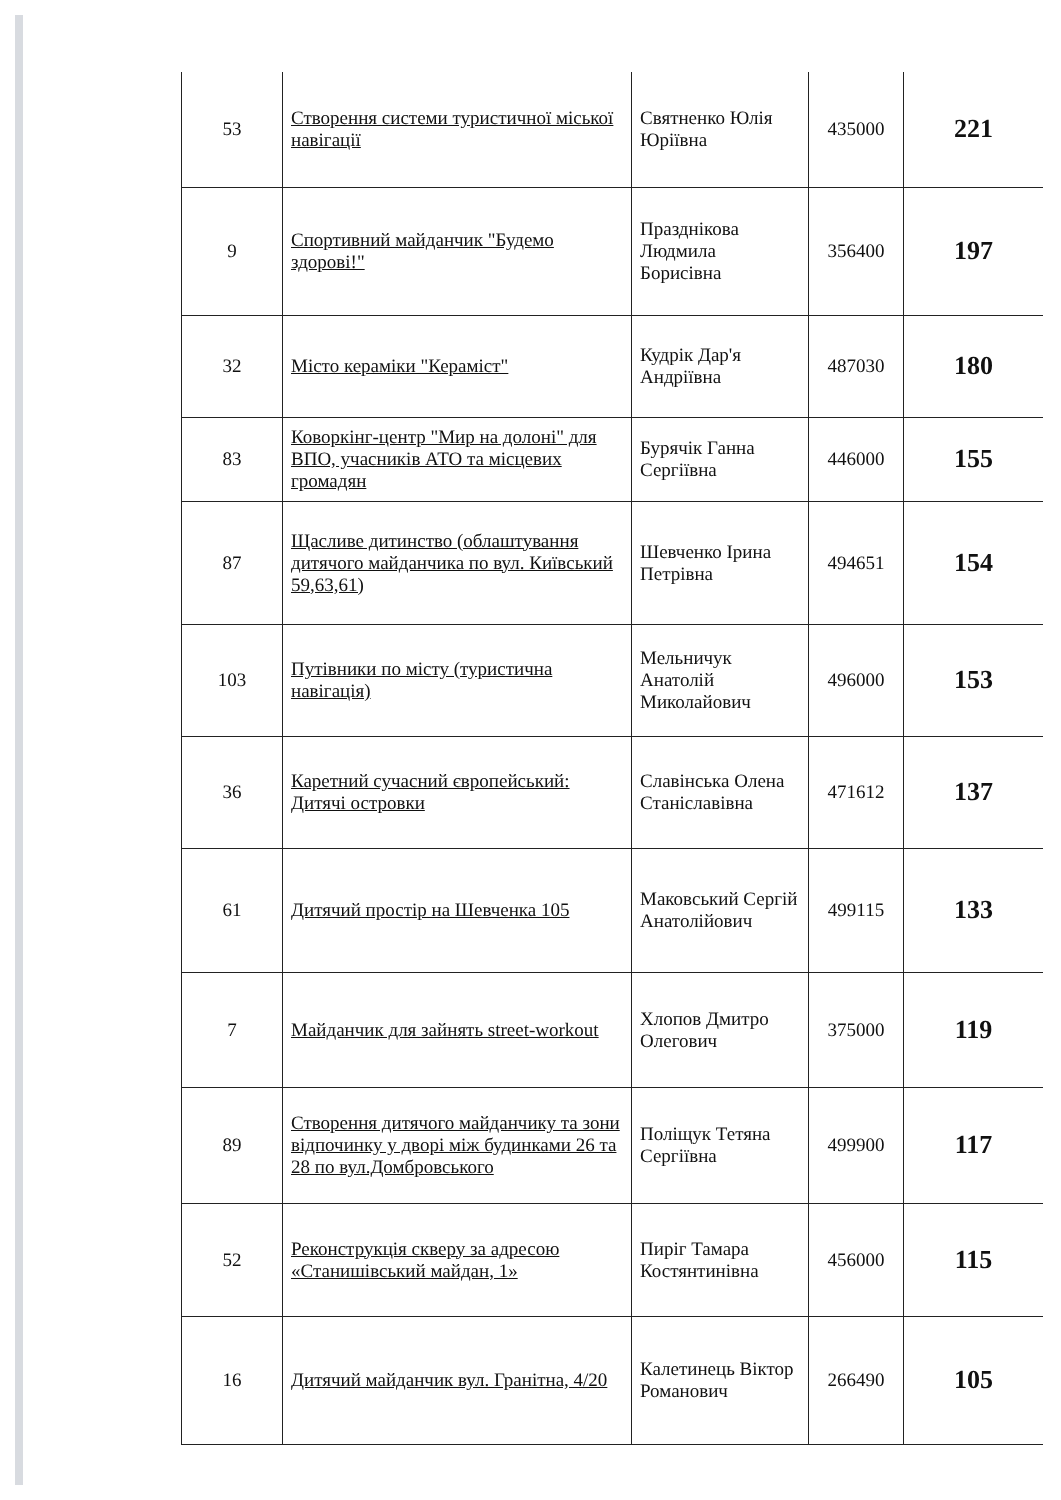| 53 | Створення системи туристичної міської навігації | Святненко Юлія Юріївна | 435000 | 221 |
| 9 | Спортивний майданчик "Будемо здорові!" | Празднікова Людмила Борисівна | 356400 | 197 |
| 32 | Місто кераміки "Кераміст" | Кудрік Дар'я Андріївна | 487030 | 180 |
| 83 | Коворкінг-центр "Мир на долоні" для ВПО, учасників АТО та місцевих громадян | Бурячік Ганна Сергіївна | 446000 | 155 |
| 87 | Щасливе дитинство (облаштування дитячого майданчика по вул. Київський 59,63,61) | Шевченко Ірина Петрівна | 494651 | 154 |
| 103 | Путівники по місту (туристична навігація) | Мельничук Анатолій Миколайович | 496000 | 153 |
| 36 | Каретний сучасний європейський: Дитячі островки | Славінська Олена Станіславівна | 471612 | 137 |
| 61 | Дитячий простір на Шевченка 105 | Маковський Сергій Анатолійович | 499115 | 133 |
| 7 | Майданчик для зайнять street-workout | Хлопов Дмитро Олегович | 375000 | 119 |
| 89 | Створення дитячого майданчику та зони відпочинку у дворі між будинками 26 та 28 по вул.Домбровського | Поліщук Тетяна Сергіївна | 499900 | 117 |
| 52 | Реконструкція скверу за адресою «Станишівський майдан, 1» | Пиріг Тамара Костянтинівна | 456000 | 115 |
| 16 | Дитячий майданчик вул. Гранітна, 4/20 | Калетинець Віктор Романович | 266490 | 105 |